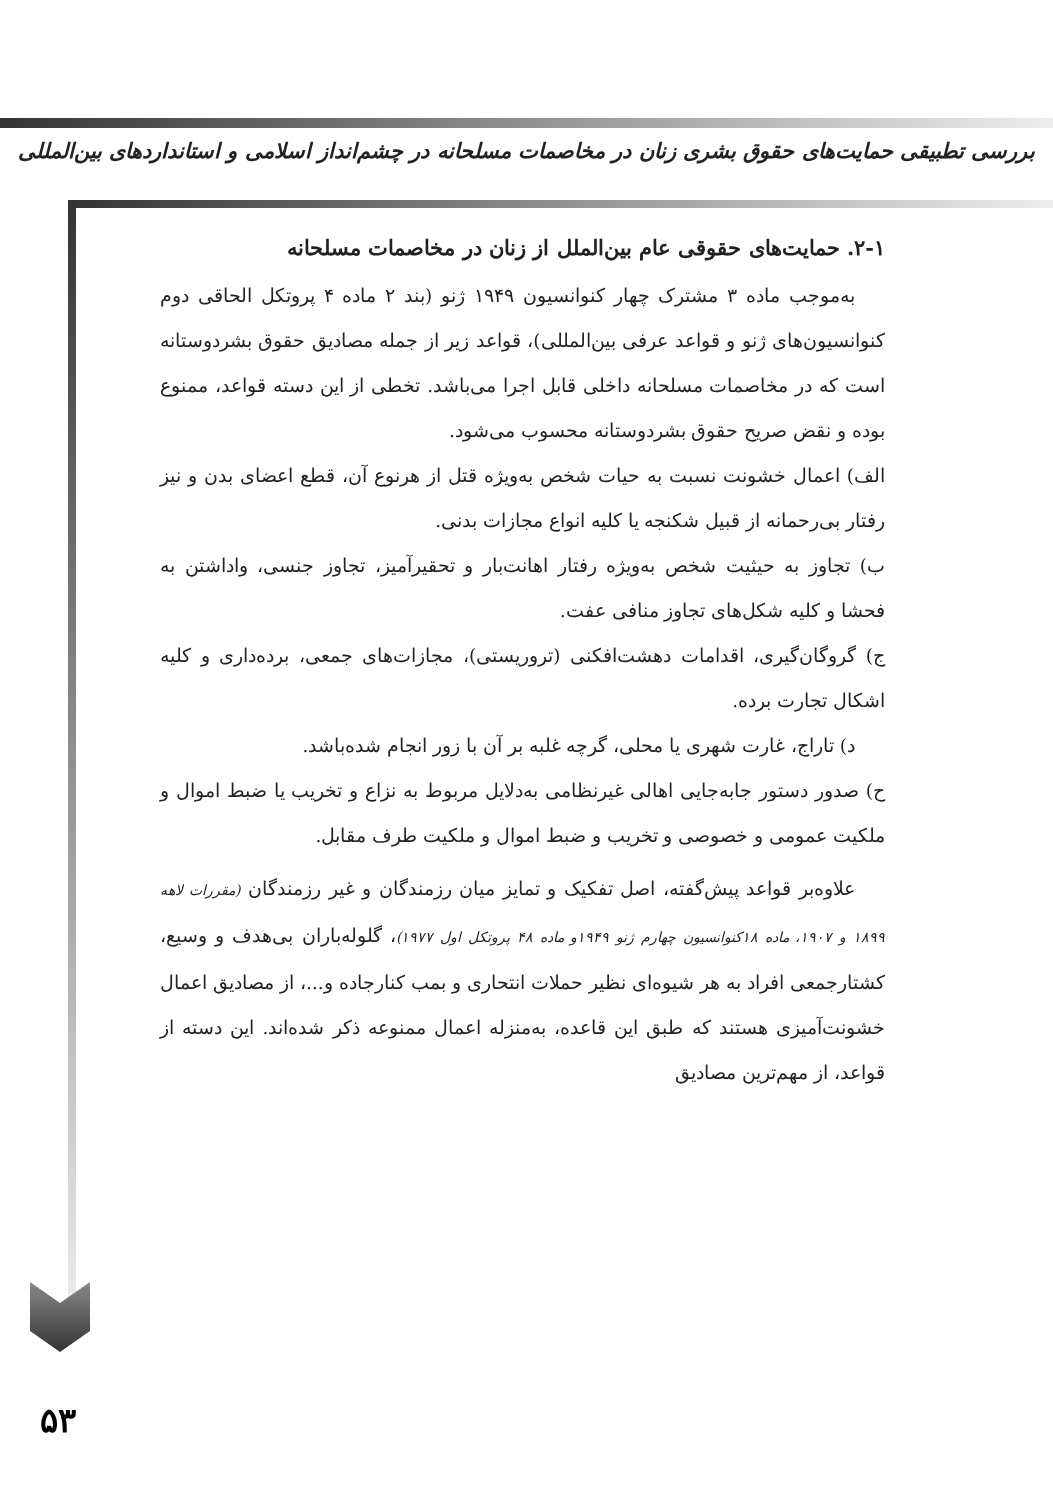بررسی تطبیقی حمایت‌های حقوق بشری زنان در مخاصمات مسلحانه در چشم‌انداز اسلامی و استانداردهای بین‌المللی
۲-۱. حمایت‌های حقوقی عام بین‌الملل از زنان در مخاصمات مسلحانه
به‌موجب ماده ۳ مشترک چهار کنوانسیون ۱۹۴۹ ژنو (بند ۲ ماده ۴ پروتکل الحاقی دوم کنوانسیون‌های ژنو و قواعد عرفی بین‌المللی)، قواعد زیر از جمله مصادیق حقوق بشردوستانه است که در مخاصمات مسلحانه داخلی قابل اجرا می‌باشد. تخطی از این دسته قواعد، ممنوع بوده و نقض صریح حقوق بشردوستانه محسوب می‌شود.
الف) اعمال خشونت نسبت به حیات شخص به‌ویژه قتل از هرنوع آن، قطع اعضای بدن و نیز رفتار بی‌رحمانه از قبیل شکنجه یا کلیه انواع مجازات بدنی.
ب) تجاوز به حیثیت شخص به‌ویژه رفتار اهانت‌بار و تحقیرآمیز، تجاوز جنسی، واداشتن به فحشا و کلیه شکل‌های تجاوز منافی عفت.
ج) گروگان‌گیری، اقدامات دهشت‌افکنی (تروریستی)، مجازات‌های جمعی، برده‌داری و کلیه اشکال تجارت برده.
د) تاراج، غارت شهری یا محلی، گرچه غلبه بر آن با زور انجام شده‌باشد.
ح) صدور دستور جابه‌جایی اهالی غیرنظامی به‌دلایل مربوط به نزاع و تخریب یا ضبط اموال و ملکیت عمومی و خصوصی و تخریب و ضبط اموال و ملکیت طرف مقابل.
علاوه‌بر قواعد پیش‌گفته، اصل تفکیک و تمایز میان رزمندگان و غیر رزمندگان (مقررات لاهه ۱۸۹۹ و ۱۹۰۷، ماده ۱۸کنوانسیون چهارم ژنو ۱۹۴۹و ماده ۴۸ پروتکل اول ۱۹۷۷)، گلوله‌باران بی‌هدف و وسیع، کشتارجمعی افراد به هر شیوه‌ای نظیر حملات انتحاری و بمب کنارجاده و...، از مصادیق اعمال خشونت‌آمیزی هستند که طبق این قاعده، به‌منزله اعمال ممنوعه ذکر شده‌اند. این دسته از قواعد، از مهم‌ترین مصادیق
۵۳